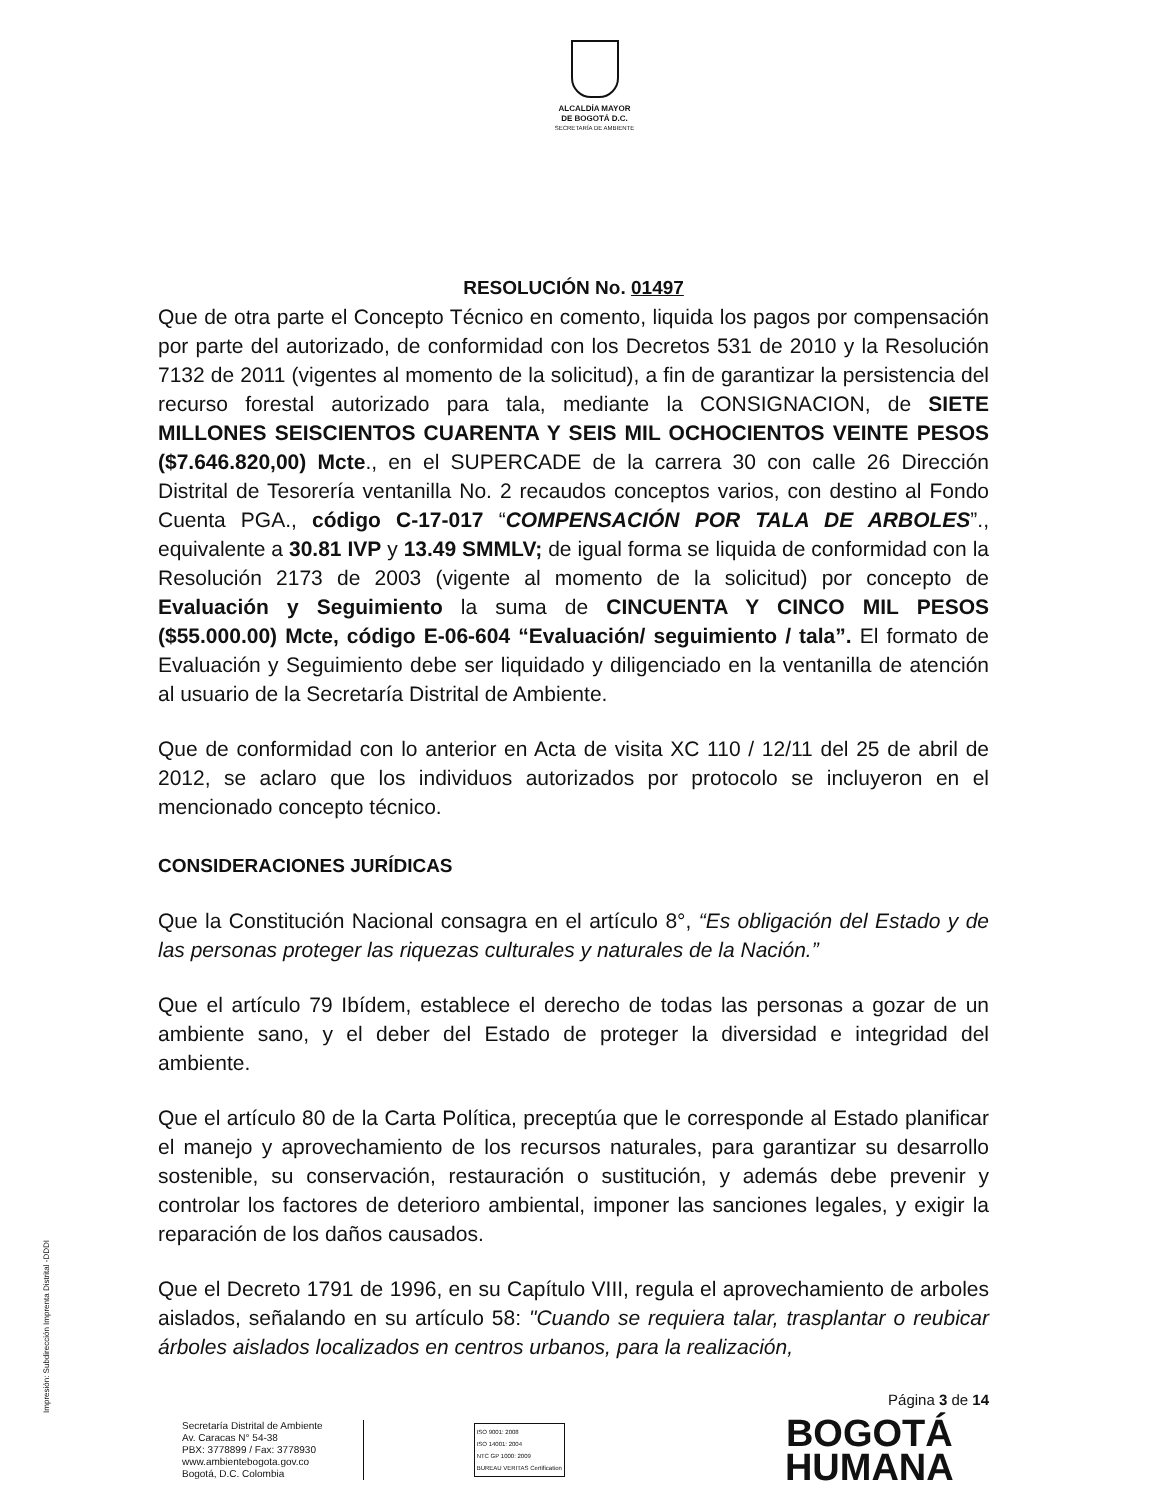ALCALDÍA MAYOR
DE BOGOTÁ D.C.
SECRETARÍA DE AMBIENTE
RESOLUCIÓN No. 01497
Que de otra parte el Concepto Técnico en comento, liquida los pagos por compensación por parte del autorizado, de conformidad con los Decretos 531 de 2010 y la Resolución 7132 de 2011 (vigentes al momento de la solicitud), a fin de garantizar la persistencia del recurso forestal autorizado para tala, mediante la CONSIGNACION, de SIETE MILLONES SEISCIENTOS CUARENTA Y SEIS MIL OCHOCIENTOS VEINTE PESOS ($7.646.820,00) Mcte., en el SUPERCADE de la carrera 30 con calle 26 Dirección Distrital de Tesorería ventanilla No. 2 recaudos conceptos varios, con destino al Fondo Cuenta PGA., código C-17-017 “COMPENSACIÓN POR TALA DE ARBOLES”., equivalente a 30.81 IVP y 13.49 SMMLV; de igual forma se liquida de conformidad con la Resolución 2173 de 2003 (vigente al momento de la solicitud) por concepto de Evaluación y Seguimiento la suma de CINCUENTA Y CINCO MIL PESOS ($55.000.00) Mcte, código E-06-604 “Evaluación/ seguimiento / tala”. El formato de Evaluación y Seguimiento debe ser liquidado y diligenciado en la ventanilla de atención al usuario de la Secretaría Distrital de Ambiente.
Que de conformidad con lo anterior en Acta de visita XC 110 / 12/11 del 25 de abril de 2012, se aclaro que los individuos autorizados por protocolo se incluyeron en el mencionado concepto técnico.
CONSIDERACIONES JURÍDICAS
Que la Constitución Nacional consagra en el artículo 8°, “Es obligación del Estado y de las personas proteger las riquezas culturales y naturales de la Nación.”
Que el artículo 79 Ibídem, establece el derecho de todas las personas a gozar de un ambiente sano, y el deber del Estado de proteger la diversidad e integridad del ambiente.
Que el artículo 80 de la Carta Política, preceptúa que le corresponde al Estado planificar el manejo y aprovechamiento de los recursos naturales, para garantizar su desarrollo sostenible, su conservación, restauración o sustitución, y además debe prevenir y controlar los factores de deterioro ambiental, imponer las sanciones legales, y exigir la reparación de los daños causados.
Que el Decreto 1791 de 1996, en su Capítulo VIII, regula el aprovechamiento de arboles aislados, señalando en su artículo 58: "Cuando se requiera talar, trasplantar o reubicar árboles aislados localizados en centros urbanos, para la realización,
Página 3 de 14
Secretaría Distrital de Ambiente
Av. Caracas N° 54-38
PBX: 3778899 / Fax: 3778930
www.ambientebogota.gov.co
Bogotá, D.C. Colombia
ISO 9001: 2008
ISO 14001: 2004
NTC GP 1000: 2009
BUREAU VERITAS Certification
BOGOTÁ
HUMANA
Impresión: Subdirección Imprenta Distrital -DDDI